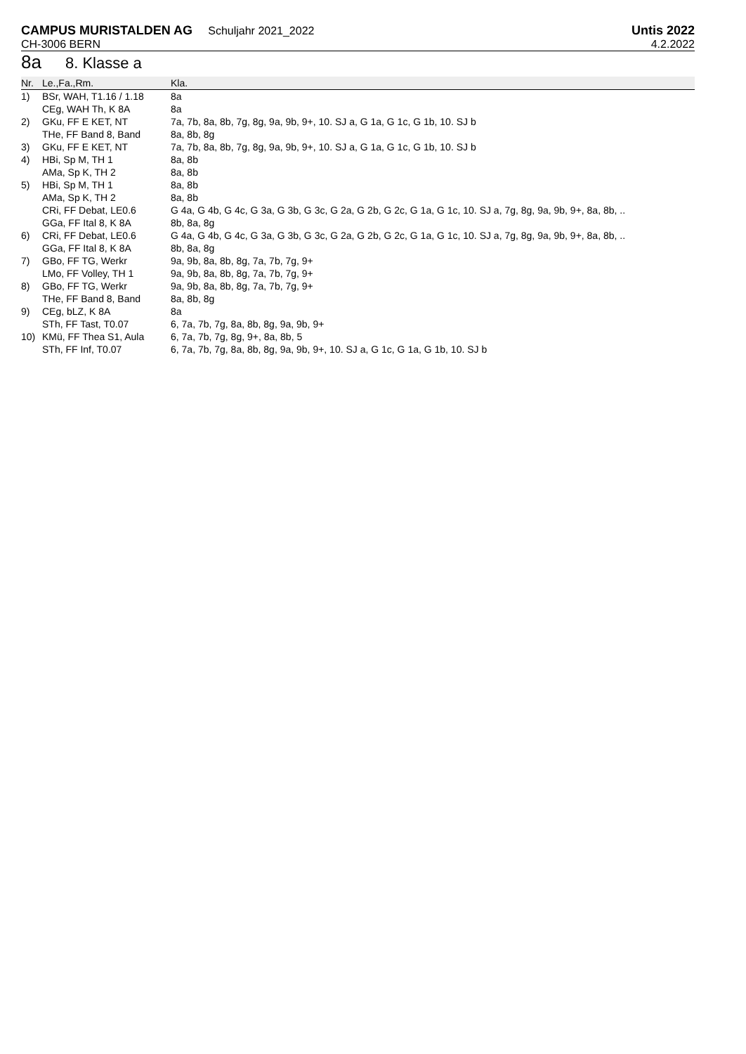CAMPUS MURISTALDEN AG Schuljahr 2021_2022
CH-3006 BERN
Untis 2022
4.2.2022
8a 8. Klasse a
| Nr. | Le.,Fa.,Rm. | Kla. |
| --- | --- | --- |
| 1) | BSr, WAH, T1.16 / 1.18 | 8a |
| | CEg, WAH Th, K 8A | 8a |
| 2) | GKu, FF E KET, NT | 7a, 7b, 8a, 8b, 7g, 8g, 9a, 9b, 9+, 10. SJ a, G 1a, G 1c, G 1b, 10. SJ b |
| | THe, FF Band 8, Band | 8a, 8b, 8g |
| 3) | GKu, FF E KET, NT | 7a, 7b, 8a, 8b, 7g, 8g, 9a, 9b, 9+, 10. SJ a, G 1a, G 1c, G 1b, 10. SJ b |
| 4) | HBi, Sp M, TH 1 | 8a, 8b |
| | AMa, Sp K, TH 2 | 8a, 8b |
| 5) | HBi, Sp M, TH 1 | 8a, 8b |
| | AMa, Sp K, TH 2 | 8a, 8b |
| | CRi, FF Debat, LE0.6 | G 4a, G 4b, G 4c, G 3a, G 3b, G 3c, G 2a, G 2b, G 2c, G 1a, G 1c, 10. SJ a, 7g, 8g, 9a, 9b, 9+, 8a, 8b, .. |
| | GGa, FF Ital 8, K 8A | 8b, 8a, 8g |
| 6) | CRi, FF Debat, LE0.6 | G 4a, G 4b, G 4c, G 3a, G 3b, G 3c, G 2a, G 2b, G 2c, G 1a, G 1c, 10. SJ a, 7g, 8g, 9a, 9b, 9+, 8a, 8b, .. |
| | GGa, FF Ital 8, K 8A | 8b, 8a, 8g |
| 7) | GBo, FF TG, Werkr | 9a, 9b, 8a, 8b, 8g, 7a, 7b, 7g, 9+ |
| | LMo, FF Volley, TH 1 | 9a, 9b, 8a, 8b, 8g, 7a, 7b, 7g, 9+ |
| 8) | GBo, FF TG, Werkr | 9a, 9b, 8a, 8b, 8g, 7a, 7b, 7g, 9+ |
| | THe, FF Band 8, Band | 8a, 8b, 8g |
| 9) | CEg, bLZ, K 8A | 8a |
| | STh, FF Tast, T0.07 | 6, 7a, 7b, 7g, 8a, 8b, 8g, 9a, 9b, 9+ |
| 10) | KMü, FF Thea S1, Aula | 6, 7a, 7b, 7g, 8g, 9+, 8a, 8b, 5 |
| | STh, FF Inf, T0.07 | 6, 7a, 7b, 7g, 8a, 8b, 8g, 9a, 9b, 9+, 10. SJ a, G 1c, G 1a, G 1b, 10. SJ b |